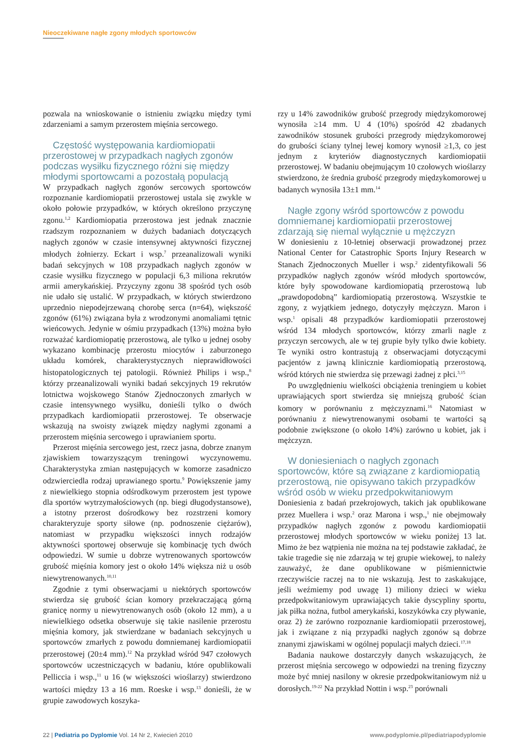Nieoczekiwane nagłe zgony młodych sportowców
pozwala na wnioskowanie o istnieniu związku między tymi zdarzeniami a samym przerostem mięśnia sercowego.
Częstość występowania kardiomiopatii przerostowej w przypadkach nagłych zgonów podczas wysiłku fizycznego różni się między młodymi sportowcami a pozostałą populacją
W przypadkach nagłych zgonów sercowych sportowców rozpoznanie kardiomiopatii przerostowej ustala się zwykle w około połowie przypadków, w których określono przyczynę zgonu.<sup>1,2</sup> Kardiomiopatia przerostowa jest jednak znacznie rzadszym rozpoznaniem w dużych badaniach dotyczących nagłych zgonów w czasie intensywnej aktywności fizycznej młodych żołnierzy. Eckart i wsp.<sup>7</sup> przeanalizowali wyniki badań sekcyjnych w 108 przypadkach nagłych zgonów w czasie wysiłku fizycznego w populacji 6,3 miliona rekrutów armii amerykańskiej. Przyczyny zgonu 38 spośród tych osób nie udało się ustalić. W przypadkach, w których stwierdzono uprzednio niepodejrzewaną chorobę serca (n=64), większość zgonów (61%) związana była z wrodzonymi anomaliami tętnic wieńcowych. Jedynie w ośmiu przypadkach (13%) można było rozważać kardiomiopatię przerostową, ale tylko u jednej osoby wykazano kombinację przerostu miocytów i zaburzonego układu komórek, charakterystycznych nieprawidłowości histopatologicznych tej patologii. Również Philips i wsp.,<sup>8</sup> którzy przeanalizowali wyniki badań sekcyjnych 19 rekrutów lotnictwa wojskowego Stanów Zjednoczonych zmarłych w czasie intensywnego wysiłku, donieśli tylko o dwóch przypadkach kardiomiopatii przerostowej. Te obserwacje wskazują na swoisty związek między nagłymi zgonami a przerostem mięśnia sercowego i uprawianiem sportu.
Przerost mięśnia sercowego jest, rzecz jasna, dobrze znanym zjawiskiem towarzyszącym treningowi wyczynowemu. Charakterystyka zmian następujących w komorze zasadniczo odzwierciedla rodzaj uprawianego sportu.<sup>9</sup> Powiększenie jamy z niewielkiego stopnia odśrodkowym przerostem jest typowe dla sportów wytrzymałościowych (np. biegi długodystansowe), a istotny przerost dośrodkowy bez rozstrzeni komory charakteryzuje sporty siłowe (np. podnoszenie ciężarów), natomiast w przypadku większości innych rodzajów aktywności sportowej obserwuje się kombinację tych dwóch odpowiedzi. W sumie u dobrze wytrenowanych sportowców grubość mięśnia komory jest o około 14% większa niż u osób niewytrenowanych.<sup>10,11</sup>
Zgodnie z tymi obserwacjami u niektórych sportowców stwierdza się grubość ścian komory przekraczającą górną granicę normy u niewytrenowanych osób (około 12 mm), a u niewielkiego odsetka obserwuje się takie nasilenie przerostu mięśnia komory, jak stwierdzane w badaniach sekcyjnych u sportowców zmarłych z powodu domniemanej kardiomiopatii przerostowej (20±4 mm).<sup>12</sup> Na przykład wśród 947 czołowych sportowców uczestniczących w badaniu, które opublikowali Pelliccia i wsp.,<sup>11</sup> u 16 (w większości wioślarzy) stwierdzono wartości między 13 a 16 mm. Roeske i wsp.<sup>13</sup> donieśli, że w grupie zawodowych koszyka-
rzy u 14% zawodników grubość przegrody międzykomorowej wynosiła ≥14 mm. U 4 (10%) spośród 42 zbadanych zawodników stosunek grubości przegrody międzykomorowej do grubości ściany tylnej lewej komory wynosił ≥1,3, co jest jednym z kryteriów diagnostycznych kardiomiopatii przerostowej. W badaniu obejmującym 10 czołowych wioślarzy stwierdzono, że średnia grubość przegrody międzykomorowej u badanych wynosiła 13±1 mm.<sup>14</sup>
Nagłe zgony wśród sportowców z powodu domniemanej kardiomiopatii przerostowej zdarzają się niemal wyłącznie u mężczyzn
W doniesieniu z 10-letniej obserwacji prowadzonej przez National Center for Catastrophic Sports Injury Research w Stanach Zjednoczonych Mueller i wsp.<sup>2</sup> zidentyfikowali 56 przypadków nagłych zgonów wśród młodych sportowców, które były spowodowane kardiomiopatią przerostową lub „prawdopodobną” kardiomiopatią przerostową. Wszystkie te zgony, z wyjątkiem jednego, dotyczyły mężczyzn. Maron i wsp.<sup>1</sup> opisali 48 przypadków kardiomiopatii przerostowej wśród 134 młodych sportowców, którzy zmarli nagle z przyczyn sercowych, ale w tej grupie były tylko dwie kobiety. Te wyniki ostro kontrastują z obserwacjami dotyczącymi pacjentów z jawną klinicznie kardiomiopatią przerostową, wśród których nie stwierdza się przewagi żadnej z płci.<sup>3,15</sup>
Po uwzględnieniu wielkości obciążenia treningiem u kobiet uprawiających sport stwierdza się mniejszą grubość ścian komory w porównaniu z mężczyznami.<sup>16</sup> Natomiast w porównaniu z niewytrenowanymi osobami te wartości są podobnie zwiększone (o około 14%) zarówno u kobiet, jak i mężczyzn.
W doniesieniach o nagłych zgonach sportowców, które są związane z kardiomiopatią przerostową, nie opisywano takich przypadków wśród osób w wieku przedpokwitaniowym
Doniesienia z badań przekrojowych, takich jak opublikowane przez Muellera i wsp.<sup>2</sup> oraz Marona i wsp.,<sup>1</sup> nie obejmowały przypadków nagłych zgonów z powodu kardiomiopatii przerostowej młodych sportowców w wieku poniżej 13 lat. Mimo że bez wątpienia nie można na tej podstawie zakładać, że takie tragedie się nie zdarzają w tej grupie wiekowej, to należy zauważyć, że dane opublikowane w piśmiennictwie rzeczywiście raczej na to nie wskazują. Jest to zaskakujące, jeśli weźmiemy pod uwagę 1) miliony dzieci w wieku przedpokwitaniowym uprawiających takie dyscypliny sportu, jak piłka nożna, futbol amerykański, koszykówka czy pływanie, oraz 2) że zarówno rozpoznanie kardiomiopatii przerostowej, jak i związane z nią przypadki nagłych zgonów są dobrze znanymi zjawiskami w ogólnej populacji małych dzieci.<sup>17,18</sup>
Badania naukowe dostarczyły danych wskazujących, że przerost mięśnia sercowego w odpowiedzi na trening fizyczny może być mniej nasilony w okresie przedpokwitaniowym niż u dorosłych.<sup>19-22</sup> Na przykład Nottin i wsp.<sup>23</sup> porównali
22 | Pediatria po Dyplomie Vol. 14 Nr 2, Kwiecień 2010 www.podyplomie.pl/pediatriapodyplomie